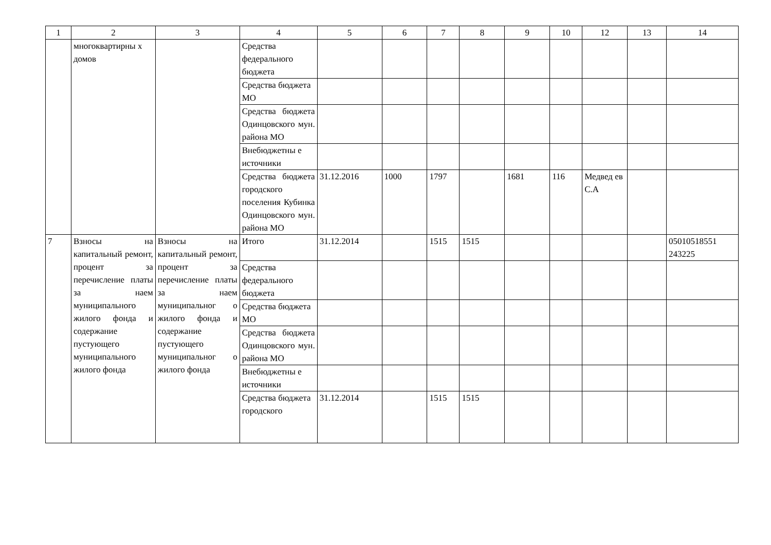| 1 | 2 | 3 | 4 | 5 | 6 | 7 | 8 | 9 | 10 | 12 | 13 | 14 |
| --- | --- | --- | --- | --- | --- | --- | --- | --- | --- | --- | --- | --- |
| | многоквартирны х домов | | Средства федерального бюджета | | | | | | | | | |
| | | | Средства бюджета МО | | | | | | | | | |
| | | | Средства бюджета Одинцовского мун. района МО | | | | | | | | | |
| | | | Внебюджетны е источники | | | | | | | | | |
| | | | Средства бюджета городского поселения Кубинка Одинцовского мун. района МО | 31.12.2016 | 1000 | 1797 | | 1681 | 116 | Медвед ев С.А | | |
| 7 | Взносы на капитальный ремонт, процент за перечисление платы за наем муниципального жилого фонда и содержание пустующего муниципального жилого фонда | Взносы на капитальный ремонт, процент за перечисление платы за наем муниципальног о жилого фонда и содержание пустующего муниципальног о жилого фонда | Итого | 31.12.2014 | | 1515 | 1515 | | | | | 05010518551 243225 |
| | | | Средства федерального бюджета | | | | | | | | | |
| | | | Средства бюджета МО | | | | | | | | | |
| | | | Средства бюджета Одинцовского мун. района МО | | | | | | | | | |
| | | | Внебюджетны е источники | | | | | | | | | |
| | | | Средства бюджета городского | 31.12.2014 | | 1515 | 1515 | | | | | |